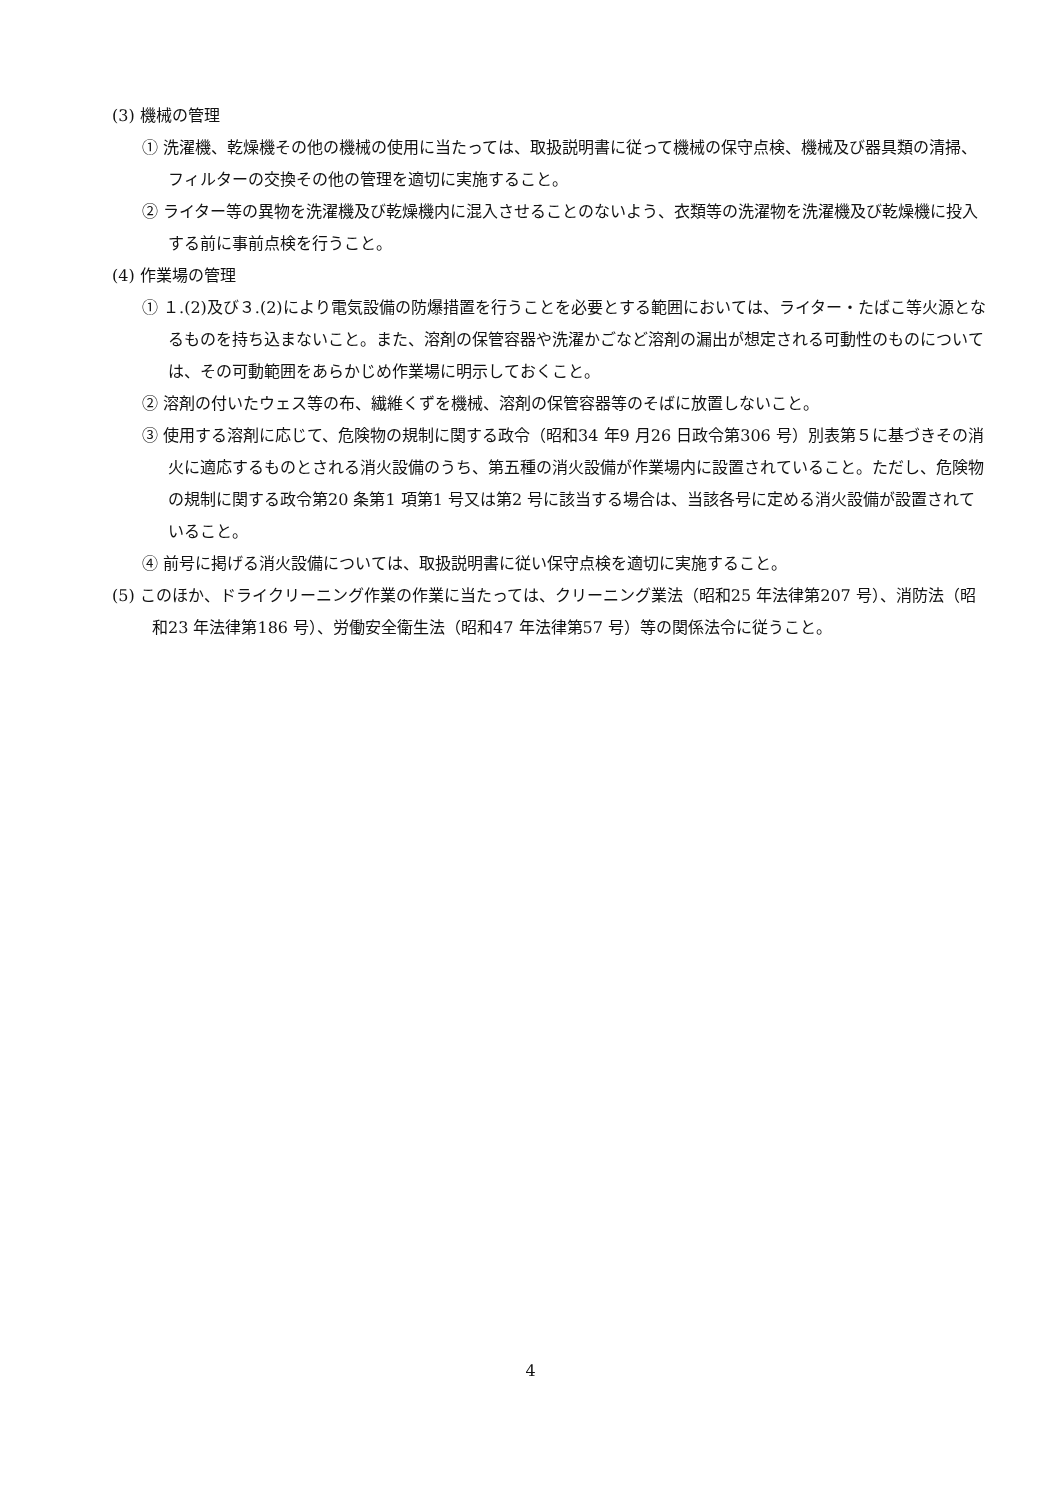(3) 機械の管理
① 洗濯機、乾燥機その他の機械の使用に当たっては、取扱説明書に従って機械の保守点検、機械及び器具類の清掃、フィルターの交換その他の管理を適切に実施すること。
② ライター等の異物を洗濯機及び乾燥機内に混入させることのないよう、衣類等の洗濯物を洗濯機及び乾燥機に投入する前に事前点検を行うこと。
(4) 作業場の管理
① １.(2)及び３.(2)により電気設備の防爆措置を行うことを必要とする範囲においては、ライター・たばこ等火源となるものを持ち込まないこと。また、溶剤の保管容器や洗濯かごなど溶剤の漏出が想定される可動性のものについては、その可動範囲をあらかじめ作業場に明示しておくこと。
② 溶剤の付いたウェス等の布、繊維くずを機械、溶剤の保管容器等のそばに放置しないこと。
③ 使用する溶剤に応じて、危険物の規制に関する政令（昭和34 年9 月26 日政令第306 号）別表第５に基づきその消火に適応するものとされる消火設備のうち、第五種の消火設備が作業場内に設置されていること。ただし、危険物の規制に関する政令第20 条第1 項第1 号又は第2 号に該当する場合は、当該各号に定める消火設備が設置されていること。
④ 前号に掲げる消火設備については、取扱説明書に従い保守点検を適切に実施すること。
(5) このほか、ドライクリーニング作業の作業に当たっては、クリーニング業法（昭和25 年法律第207 号）、消防法（昭和23 年法律第186 号）、労働安全衛生法（昭和47 年法律第57 号）等の関係法令に従うこと。
4